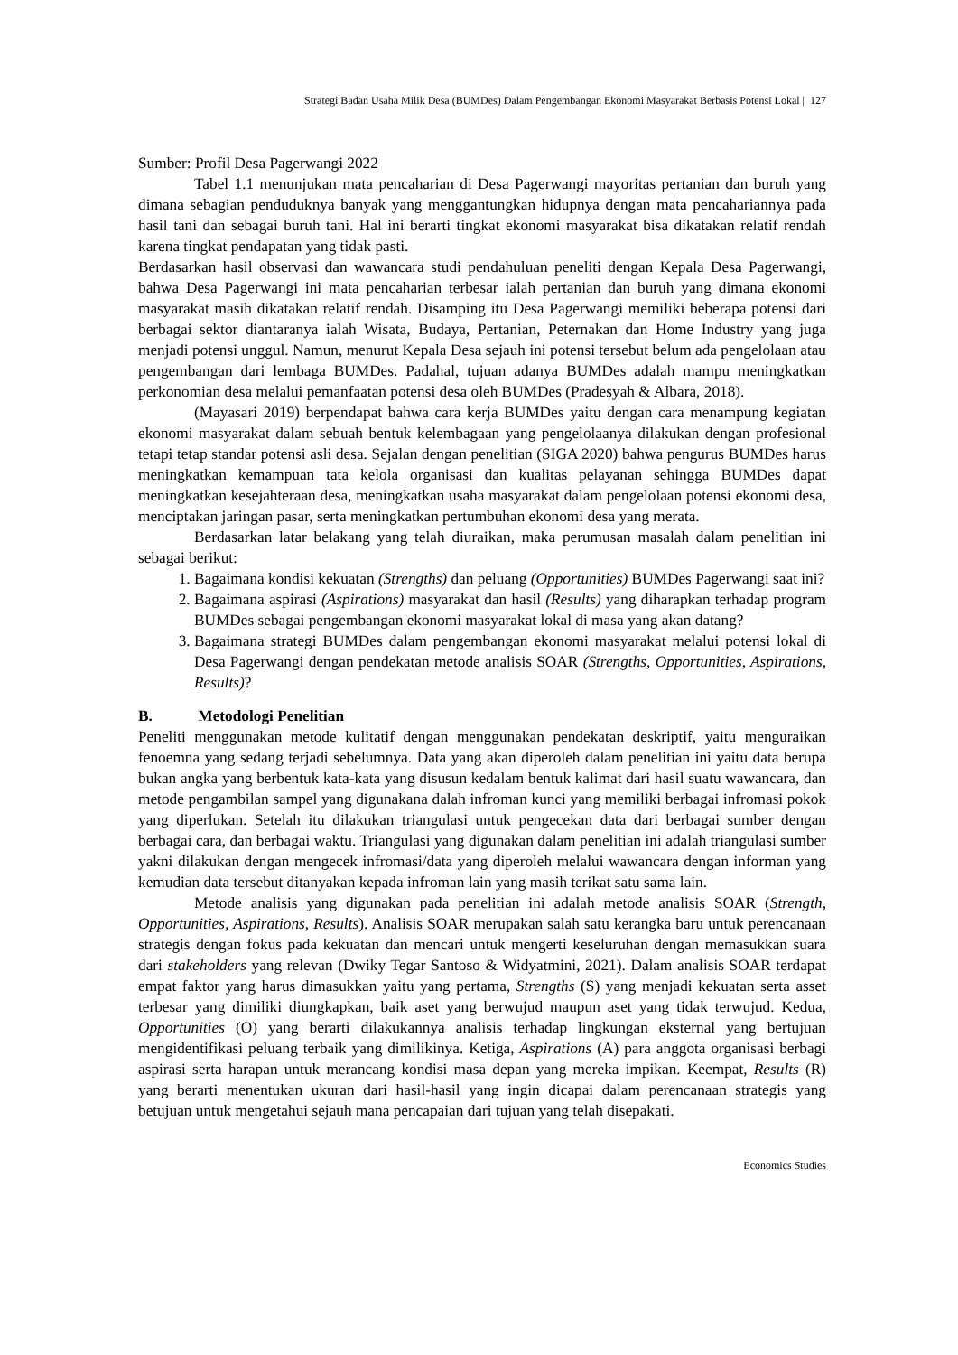Strategi Badan Usaha Milik Desa (BUMDes) Dalam Pengembangan Ekonomi Masyarakat Berbasis Potensi Lokal | 127
Sumber: Profil Desa Pagerwangi 2022
Tabel 1.1 menunjukan mata pencaharian di Desa Pagerwangi mayoritas pertanian dan buruh yang dimana sebagian penduduknya banyak yang menggantungkan hidupnya dengan mata pencahariannya pada hasil tani dan sebagai buruh tani. Hal ini berarti tingkat ekonomi masyarakat bisa dikatakan relatif rendah karena tingkat pendapatan yang tidak pasti.
Berdasarkan hasil observasi dan wawancara studi pendahuluan peneliti dengan Kepala Desa Pagerwangi, bahwa Desa Pagerwangi ini mata pencaharian terbesar ialah pertanian dan buruh yang dimana ekonomi masyarakat masih dikatakan relatif rendah. Disamping itu Desa Pagerwangi memiliki beberapa potensi dari berbagai sektor diantaranya ialah Wisata, Budaya, Pertanian, Peternakan dan Home Industry yang juga menjadi potensi unggul. Namun, menurut Kepala Desa sejauh ini potensi tersebut belum ada pengelolaan atau pengembangan dari lembaga BUMDes. Padahal, tujuan adanya BUMDes adalah mampu meningkatkan perkonomian desa melalui pemanfaatan potensi desa oleh BUMDes (Pradesyah & Albara, 2018).
(Mayasari 2019) berpendapat bahwa cara kerja BUMDes yaitu dengan cara menampung kegiatan ekonomi masyarakat dalam sebuah bentuk kelembagaan yang pengelolaanya dilakukan dengan profesional tetapi tetap standar potensi asli desa. Sejalan dengan penelitian (SIGA 2020) bahwa pengurus BUMDes harus meningkatkan kemampuan tata kelola organisasi dan kualitas pelayanan sehingga BUMDes dapat meningkatkan kesejahteraan desa, meningkatkan usaha masyarakat dalam pengelolaan potensi ekonomi desa, menciptakan jaringan pasar, serta meningkatkan pertumbuhan ekonomi desa yang merata.
Berdasarkan latar belakang yang telah diuraikan, maka perumusan masalah dalam penelitian ini sebagai berikut:
1. Bagaimana kondisi kekuatan (Strengths) dan peluang (Opportunities) BUMDes Pagerwangi saat ini?
2. Bagaimana aspirasi (Aspirations) masyarakat dan hasil (Results) yang diharapkan terhadap program BUMDes sebagai pengembangan ekonomi masyarakat lokal di masa yang akan datang?
3. Bagaimana strategi BUMDes dalam pengembangan ekonomi masyarakat melalui potensi lokal di Desa Pagerwangi dengan pendekatan metode analisis SOAR (Strengths, Opportunities, Aspirations, Results)?
B. Metodologi Penelitian
Peneliti menggunakan metode kulitatif dengan menggunakan pendekatan deskriptif, yaitu menguraikan fenoemna yang sedang terjadi sebelumnya. Data yang akan diperoleh dalam penelitian ini yaitu data berupa bukan angka yang berbentuk kata-kata yang disusun kedalam bentuk kalimat dari hasil suatu wawancara, dan metode pengambilan sampel yang digunakana dalah infroman kunci yang memiliki berbagai infromasi pokok yang diperlukan. Setelah itu dilakukan triangulasi untuk pengecekan data dari berbagai sumber dengan berbagai cara, dan berbagai waktu. Triangulasi yang digunakan dalam penelitian ini adalah triangulasi sumber yakni dilakukan dengan mengecek infromasi/data yang diperoleh melalui wawancara dengan informan yang kemudian data tersebut ditanyakan kepada infroman lain yang masih terikat satu sama lain.
Metode analisis yang digunakan pada penelitian ini adalah metode analisis SOAR (Strength, Opportunities, Aspirations, Results). Analisis SOAR merupakan salah satu kerangka baru untuk perencanaan strategis dengan fokus pada kekuatan dan mencari untuk mengerti keseluruhan dengan memasukkan suara dari stakeholders yang relevan (Dwiky Tegar Santoso & Widyatmini, 2021). Dalam analisis SOAR terdapat empat faktor yang harus dimasukkan yaitu yang pertama, Strengths (S) yang menjadi kekuatan serta asset terbesar yang dimiliki diungkapkan, baik aset yang berwujud maupun aset yang tidak terwujud. Kedua, Opportunities (O) yang berarti dilakukannya analisis terhadap lingkungan eksternal yang bertujuan mengidentifikasi peluang terbaik yang dimilikinya. Ketiga, Aspirations (A) para anggota organisasi berbagi aspirasi serta harapan untuk merancang kondisi masa depan yang mereka impikan. Keempat, Results (R) yang berarti menentukan ukuran dari hasil-hasil yang ingin dicapai dalam perencanaan strategis yang betujuan untuk mengetahui sejauh mana pencapaian dari tujuan yang telah disepakati.
Economics Studies